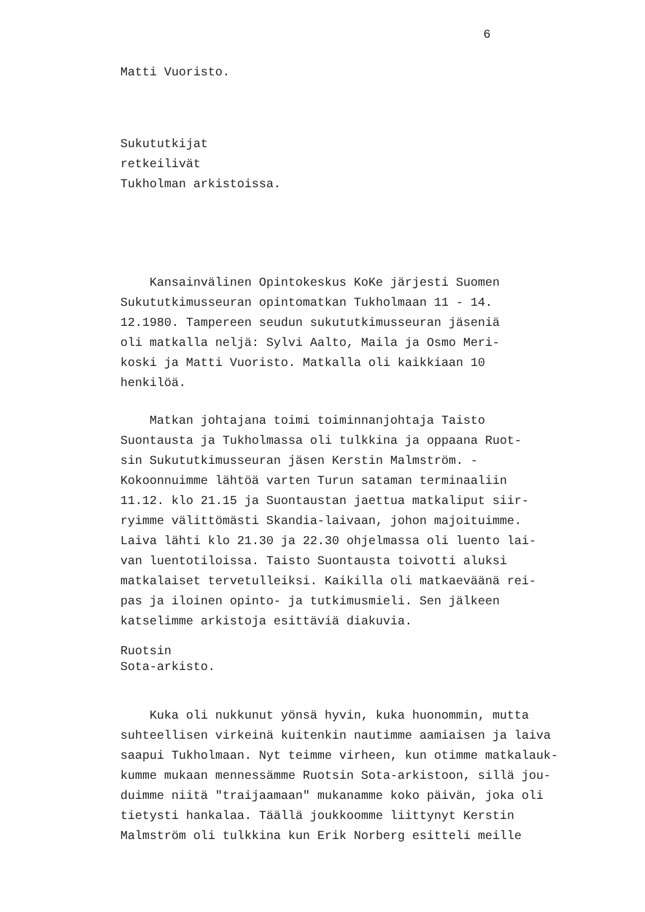6
Matti Vuoristo.
Sukututkijat retkeilivät Tukholman arkistoissa.
Kansainvälinen Opintokeskus KoKe järjesti Suomen Sukututkimusseuran opintomatkan Tukholmaan 11 - 14. 12.1980. Tampereen seudun sukututkimusseuran jäseniä oli matkalla neljä: Sylvi Aalto, Maila ja Osmo Meri- koski ja Matti Vuoristo. Matkalla oli kaikkiaan 10 henkilöä.
Matkan johtajana toimi toiminnanjohtaja Taisto Suontausta ja Tukholmassa oli tulkkina ja oppaana Ruot- sin Sukututkimusseuran jäsen Kerstin Malmström. - Kokoonnuimme lähtöä varten Turun sataman terminaaliin 11.12. klo 21.15 ja Suontaustan jaettua matkaliput siir- ryimme välittömästi Skandia-laivaan, johon majoituimme. Laiva lähti klo 21.30 ja 22.30 ohjelmassa oli luento lai- van luentotiloissa. Taisto Suontausta toivotti aluksi matkalaiset tervetulleiksi. Kaikilla oli matkaeväänä rei- pas ja iloinen opinto- ja tutkimusmieli. Sen jälkeen katselimme arkistoja esittäviä diakuvia.
Ruotsin Sota-arkisto.
Kuka oli nukkunut yönsä hyvin, kuka huonommin, mutta suhteellisen virkeinä kuitenkin nautimme aamiaisen ja laiva saapui Tukholmaan. Nyt teimme virheen, kun otimme matkalauk- kumme mukaan mennessämme Ruotsin Sota-arkistoon, sillä jou- duimme niitä "traijaamaan" mukanamme koko päivän, joka oli tietysti hankalaa. Täällä joukkoomme liittynyt Kerstin Malmström oli tulkkina kun Erik Norberg esitteli meille